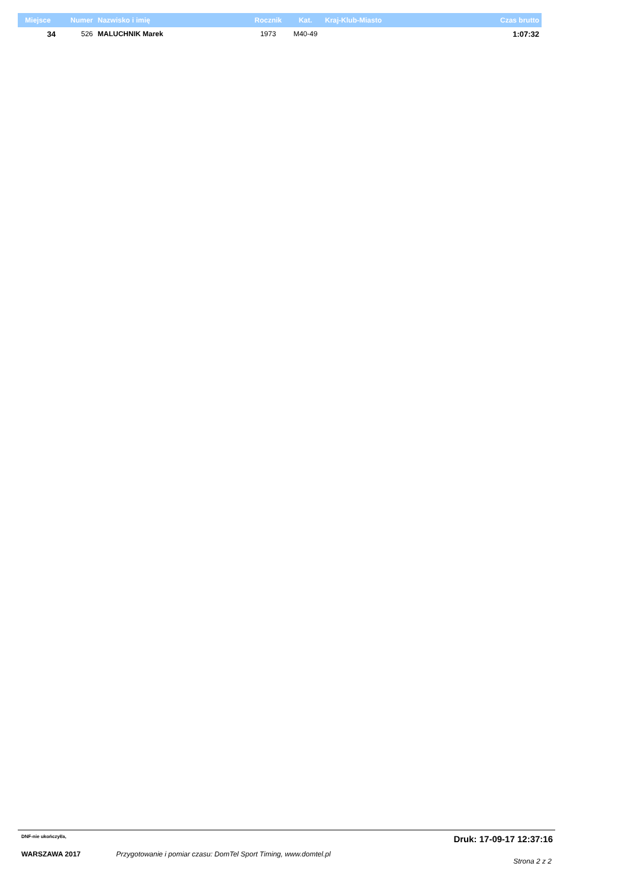| Miejsce | Numer | Nazwisko i imię | Rocznik | Kat. | Kraj-Klub-Miasto | Czas brutto |
| --- | --- | --- | --- | --- | --- | --- |
| 34 | 526 | MALUCHNIK Marek | 1973 | M40-49 | | 1:07:32 |
DNF-nie ukończył/a, Druk: 17-09-17 12:37:16
WARSZAWA 2017 Przygotowanie i pomiar czasu: DomTel Sport Timing, www.domtel.pl Strona 2 z 2